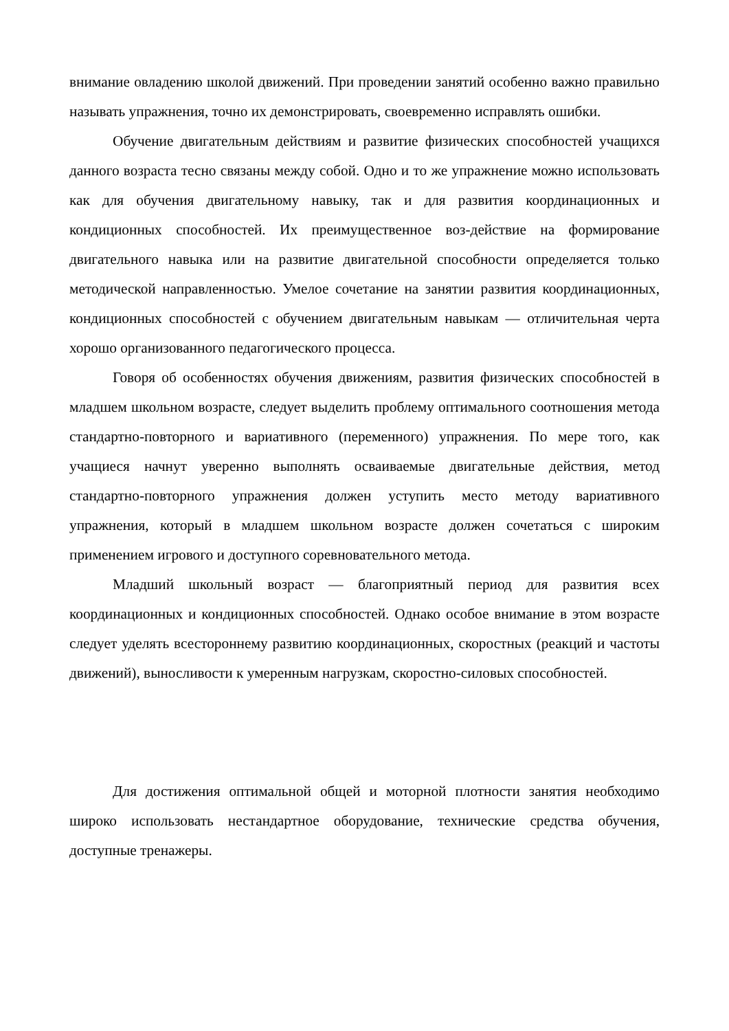внимание овладению школой движений. При проведении занятий особенно важно правильно называть упражнения, точно их демонстрировать, своевременно исправлять ошибки.
Обучение двигательным действиям и развитие физических способностей учащихся данного возраста тесно связаны между собой. Одно и то же упражнение можно использовать как для обучения двигательному навыку, так и для развития координационных и кондиционных способностей. Их преимущественное воз-действие на формирование двигательного навыка или на развитие двигательной способности определяется только методической направленностью. Умелое сочетание на занятии развития координационных, кондиционных способностей с обучением двигательным навыкам — отличительная черта хорошо организованного педагогического процесса.
Говоря об особенностях обучения движениям, развития физических способностей в младшем школьном возрасте, следует выделить проблему оптимального соотношения метода стандартно-повторного и вариативного (переменного) упражнения. По мере того, как учащиеся начнут уверенно выполнять осваиваемые двигательные действия, метод стандартно-повторного упражнения должен уступить место методу вариативного упражнения, который в младшем школьном возрасте должен сочетаться с широким применением игрового и доступного соревновательного метода.
Младший школьный возраст — благоприятный период для развития всех координационных и кондиционных способностей. Однако особое внимание в этом возрасте следует уделять всестороннему развитию координационных, скоростных (реакций и частоты движений), выносливости к умеренным нагрузкам, скоростно-силовых способностей.
Для достижения оптимальной общей и моторной плотности занятия необходимо широко использовать нестандартное оборудование, технические средства обучения, доступные тренажеры.